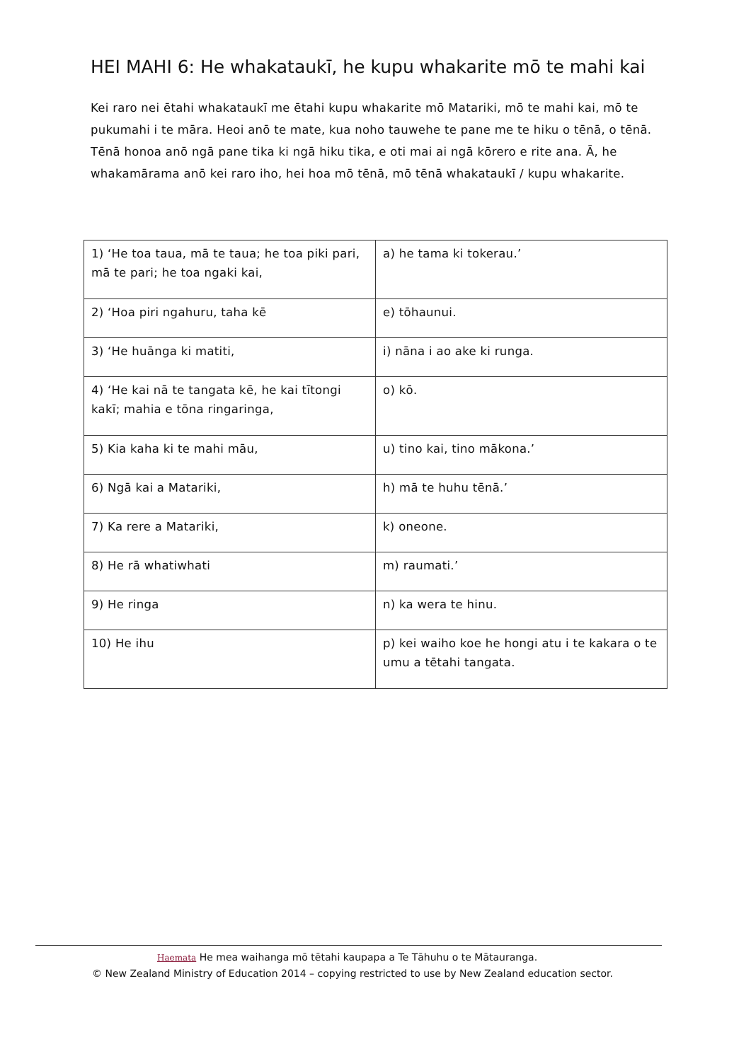HEI MAHI 6: He whakataukī, he kupu whakarite mō te mahi kai
Kei raro nei ētahi whakataukī me ētahi kupu whakarite mō Matariki, mō te mahi kai, mō te pukumahi i te māra. Heoi anō te mate, kua noho tauwehe te pane me te hiku o tēnā, o tēnā. Tēnā honoa anō ngā pane tika ki ngā hiku tika, e oti mai ai ngā kōrero e rite ana. Ā, he whakamārama anō kei raro iho, hei hoa mō tēnā, mō tēnā whakataukī / kupu whakarite.
| 1) ‘He toa taua, mā te taua; he toa piki pari, mā te pari; he toa ngaki kai, | a) he tama ki tokerau.’ |
| 2) ‘Hoa piri ngahuru, taha kē | e) tōhaunui. |
| 3) ‘He huānga ki matiti, | i) nāna i ao ake ki runga. |
| 4) ‘He kai nā te tangata kē, he kai tītongi kakī; mahia e tōna ringaringa, | o) kō. |
| 5) Kia kaha ki te mahi māu, | u) tino kai, tino mākona.’ |
| 6) Ngā kai a Matariki, | h) mā te huhu tēnā.’ |
| 7) Ka rere a Matariki, | k) oneone. |
| 8) He rā whatiwhati | m) raumati.’ |
| 9) He ringa | n) ka wera te hinu. |
| 10) He ihu | p) kei waiho koe he hongi atu i te kakara o te umu a tētahi tangata. |
Haemata He mea waihanga mō tētahi kaupapa a Te Tāhuhu o te Mātauranga.
© New Zealand Ministry of Education 2014 – copying restricted to use by New Zealand education sector.